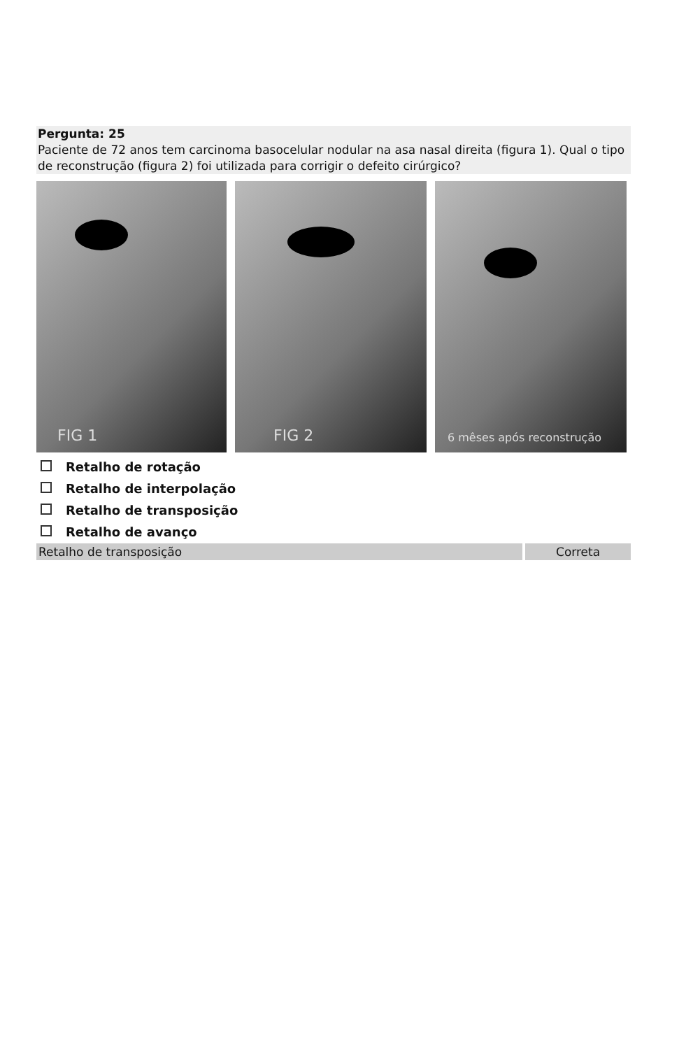Pergunta: 25
Paciente de 72 anos tem carcinoma basocelular nodular na asa nasal direita (figura 1). Qual o tipo de reconstrução (figura 2) foi utilizada para corrigir o defeito cirúrgico?
FIG 1
FIG 2
6 mêses após reconstrução
Retalho de rotação
Retalho de interpolação
Retalho de transposição
Retalho de avanço
Retalho de transposição Correta